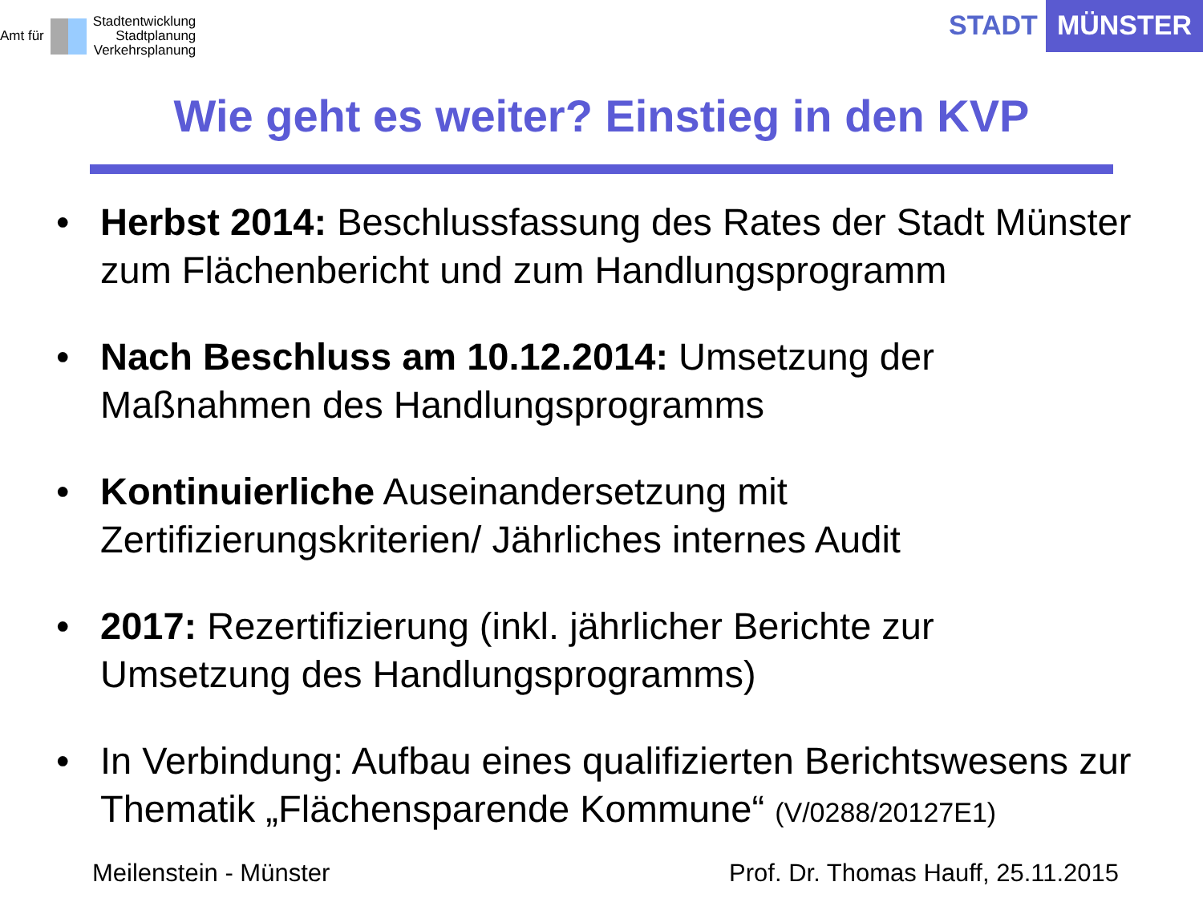Amt für
Stadtentwicklung
Stadtplanung
Verkehrsplanung
STADT MÜNSTER
Wie geht es weiter? Einstieg in den KVP
• Herbst 2014: Beschlussfassung des Rates der Stadt Münster zum Flächenbericht und zum Handlungsprogramm
• Nach Beschluss am 10.12.2014: Umsetzung der
Maßnahmen des Handlungsprogramms
• Kontinuierliche Auseinandersetzung mit
Zertifizierungskriterien/ Jährliches internes Audit
• 2017: Rezertifizierung (inkl. jährlicher Berichte zur
Umsetzung des Handlungsprogramms)
• In Verbindung: Aufbau eines qualifizierten Berichtswesens zur Thematik „Flächensparende Kommune“ (V/0288/20127E1)
Meilenstein - Münster Prof. Dr. Thomas Hauff, 25.11.2015